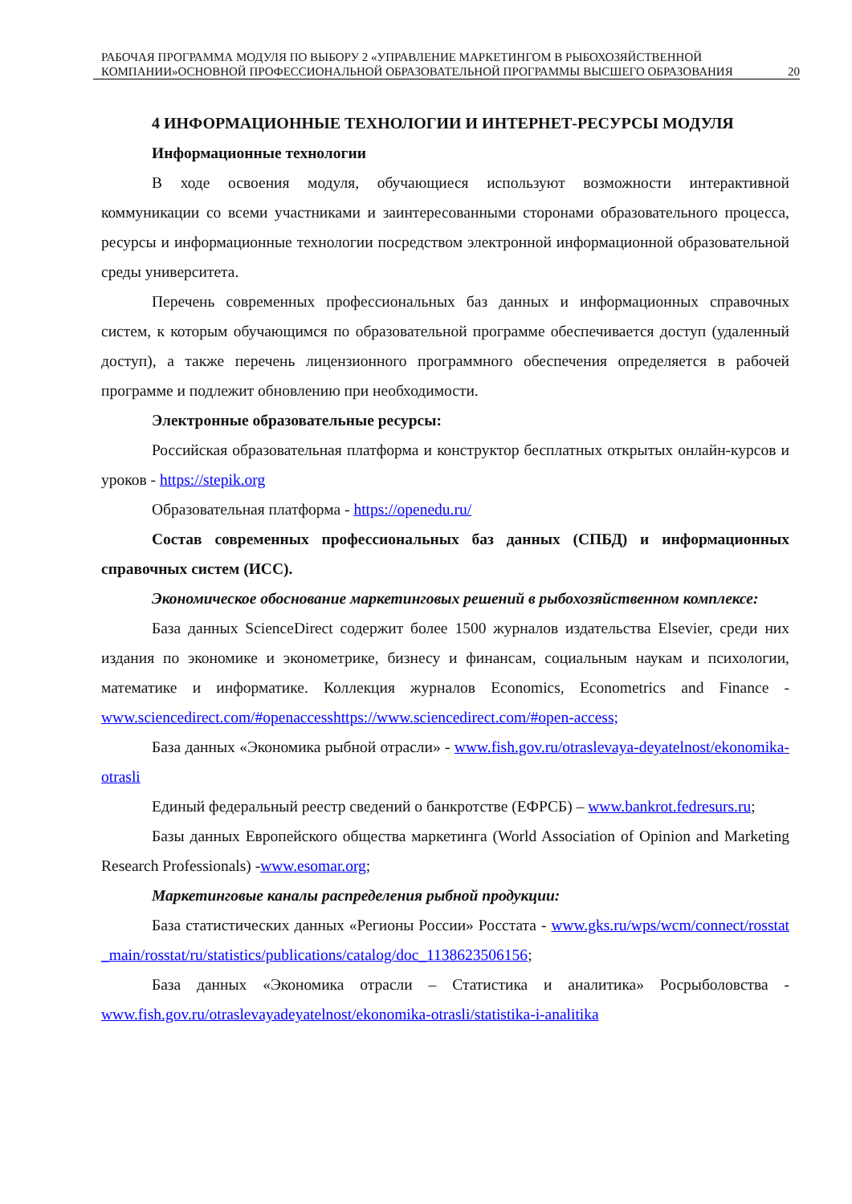РАБОЧАЯ ПРОГРАММА МОДУЛЯ ПО ВЫБОРУ 2 «УПРАВЛЕНИЕ МАРКЕТИНГОМ В РЫБОХОЗЯЙСТВЕННОЙ КОМПАНИИ»ОСНОВНОЙ ПРОФЕССИОНАЛЬНОЙ ОБРАЗОВАТЕЛЬНОЙ ПРОГРАММЫ ВЫСШЕГО ОБРАЗОВАНИЯ 20
4 ИНФОРМАЦИОННЫЕ ТЕХНОЛОГИИ И ИНТЕРНЕТ-РЕСУРСЫ МОДУЛЯ
Информационные технологии
В ходе освоения модуля, обучающиеся используют возможности интерактивной коммуникации со всеми участниками и заинтересованными сторонами образовательного процесса, ресурсы и информационные технологии посредством электронной информационной образовательной среды университета.
Перечень современных профессиональных баз данных и информационных справочных систем, к которым обучающимся по образовательной программе обеспечивается доступ (удаленный доступ), а также перечень лицензионного программного обеспечения определяется в рабочей программе и подлежит обновлению при необходимости.
Электронные образовательные ресурсы:
Российская образовательная платформа и конструктор бесплатных открытых онлайн-курсов и уроков - https://stepik.org
Образовательная платформа - https://openedu.ru/
Состав современных профессиональных баз данных (СПБД) и информационных справочных систем (ИСС).
Экономическое обоснование маркетинговых решений в рыбохозяйственном комплексе:
База данных ScienceDirect содержит более 1500 журналов издательства Elsevier, среди них издания по экономике и эконометрике, бизнесу и финансам, социальным наукам и психологии, математике и информатике. Коллекция журналов Economics, Econometrics and Finance - www.sciencedirect.com/#openaccesshttps://www.sciencedirect.com/#open-access;
База данных «Экономика рыбной отрасли» - www.fish.gov.ru/otraslevaya-deyatelnost/ekonomika-otrasli
Единый федеральный реестр сведений о банкротстве (ЕФРСБ) – www.bankrot.fedresurs.ru;
Базы данных Европейского общества маркетинга (World Association of Opinion and Marketing Research Professionals) -www.esomar.org;
Маркетинговые каналы распределения рыбной продукции:
База статистических данных «Регионы России» Росстата - www.gks.ru/wps/wcm/connect/rosstat_main/rosstat/ru/statistics/publications/catalog/doc_1138623506156;
База данных «Экономика отрасли – Статистика и аналитика» Росрыболовства - www.fish.gov.ru/otraslevayadeyatelnost/ekonomika-otrasli/statistika-i-analitika